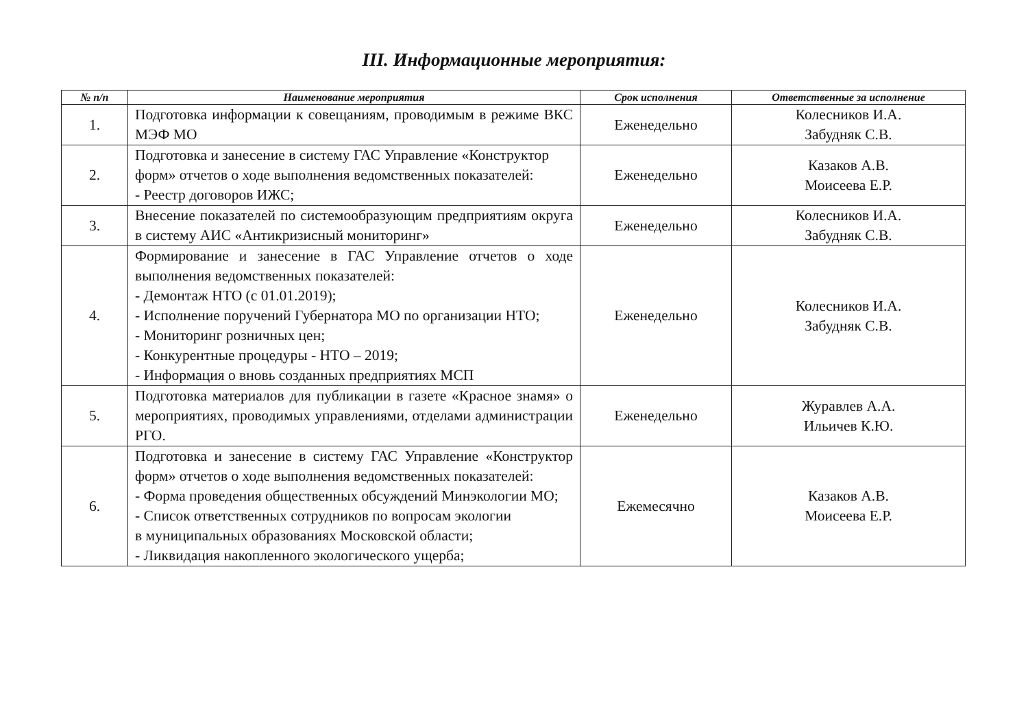III. Информационные мероприятия:
| № п/п | Наименование мероприятия | Срок исполнения | Ответственные за исполнение |
| --- | --- | --- | --- |
| 1. | Подготовка информации к совещаниям, проводимым в режиме ВКС МЭФ МО | Еженедельно | Колесников И.А. Забудняк С.В. |
| 2. | Подготовка и занесение в систему ГАС Управление «Конструктор форм» отчетов о ходе выполнения ведомственных показателей: - Реестр договоров ИЖС; | Еженедельно | Казаков А.В. Моисеева Е.Р. |
| 3. | Внесение показателей по системообразующим предприятиям округа в систему АИС «Антикризисный мониторинг» | Еженедельно | Колесников И.А. Забудняк С.В. |
| 4. | Формирование и занесение в ГАС Управление отчетов о ходе выполнения ведомственных показателей: - Демонтаж НТО (с 01.01.2019); - Исполнение поручений Губернатора МО по организации НТО; - Мониторинг розничных цен; - Конкурентные процедуры - НТО – 2019; - Информация о вновь созданных предприятиях МСП | Еженедельно | Колесников И.А. Забудняк С.В. |
| 5. | Подготовка материалов для публикации в газете «Красное знамя» о мероприятиях, проводимых управлениями, отделами администрации РГО. | Еженедельно | Журавлев А.А. Ильичев К.Ю. |
| 6. | Подготовка и занесение в систему ГАС Управление «Конструктор форм» отчетов о ходе выполнения ведомственных показателей: - Форма проведения общественных обсуждений Минэкологии МО; - Список ответственных сотрудников по вопросам экологии в муниципальных образованиях Московской области; - Ликвидация накопленного экологического ущерба; | Ежемесячно | Казаков А.В. Моисеева Е.Р. |